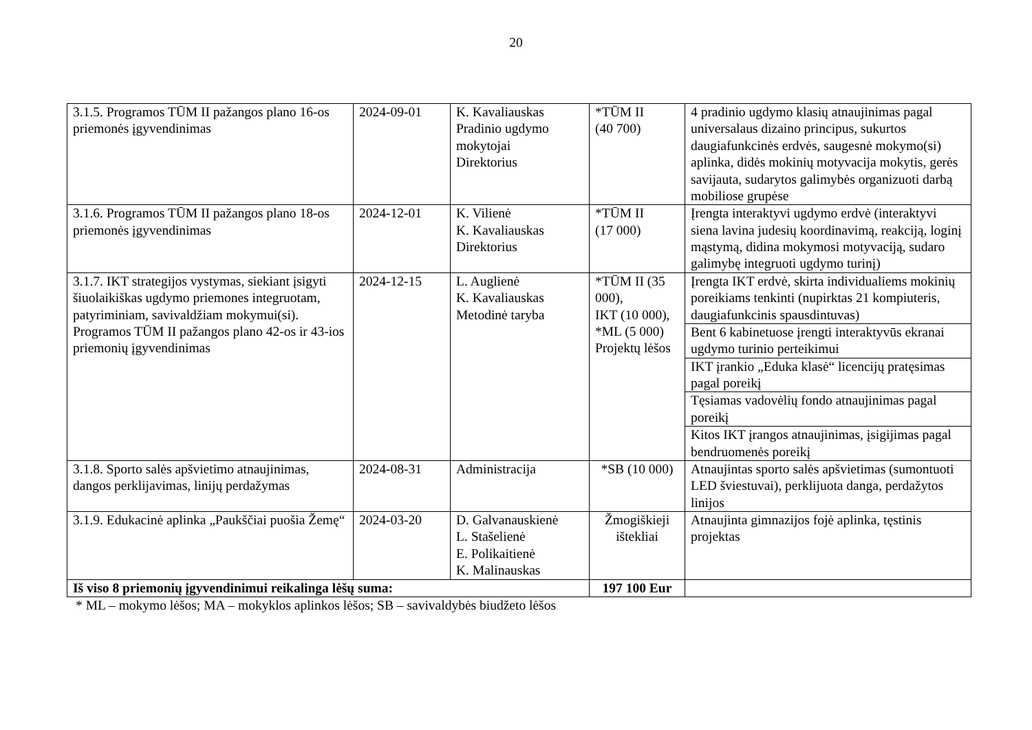20
| 3.1.5. Programos TŪM II pažangos plano 16-os priemonės įgyvendinimas | 2024-09-01 | K. Kavaliauskas Pradinio ugdymo mokytojai Direktorius | *TŪM II (40 700) | 4 pradinio ugdymo klasių atnaujinimas pagal universalaus dizaino principus, sukurtos daugiafunkcinės erdvės, saugesnė mokymo(si) aplinka, didės mokinių motyvacija mokytis, gerės savijauta, sudarytos galimybės organizuoti darbą mobiliose grupėse |
| 3.1.6. Programos TŪM II pažangos plano 18-os priemonės įgyvendinimas | 2024-12-01 | K. Vilienė K. Kavaliauskas Direktorius | *TŪM II (17 000) | Įrengta interaktyvi ugdymo erdvė (interaktyvi siena lavina judesių koordinavimą, reakciją, loginį mąstymą, didina mokymosi motyvaciją, sudaro galimybę integruoti ugdymo turinį) |
| 3.1.7. IKT strategijos vystymas, siekiant įsigyti šiuolaikiškas ugdymo priemones integruotam, patyriminiam, savivaldžiam mokymui(si). Programos TŪM II pažangos plano 42-os ir 43-ios priemonių įgyvendinimas | 2024-12-15 | L. Auglienė K. Kavaliauskas Metodinė taryba | *TŪM II (35 000), IKT (10 000), *ML (5 000) Projektų lėšos | Įrengta IKT erdvė, skirta individualiems mokinių poreikiams tenkinti (nupirktas 21 kompiuteris, daugiafunkcinis spausdintuvas) |
| | | | | Bent 6 kabinetuose įrengti interaktyvūs ekranai ugdymo turinio perteikimui |
| | | | | IKT įrankio „Eduka klasė“ licencijų pratęsimas pagal poreikį |
| | | | | Tęsiamas vadovėlių fondo atnaujinimas pagal poreikį |
| | | | | Kitos IKT įrangos atnaujinimas, įsigijimas pagal bendruomenės poreikį |
| 3.1.8. Sporto salės apšvietimo atnaujinimas, dangos perklijavimas, linijų perdažymas | 2024-08-31 | Administracija | *SB (10 000) | Atnaujintas sporto salės apšvietimas (sumontuoti LED šviestuvai), perklijuota danga, perdažytos linijos |
| 3.1.9. Edukacinė aplinka „Paukščiai puošia Žemę“ | 2024-03-20 | D. Galvanauskienė L. Stašelienė E. Polikaitienė K. Malinauskas | Žmogiškieji ištekliai | Atnaujinta gimnazijos fojė aplinka, tęstinis projektas |
| Iš viso 8 priemonių įgyvendinimui reikalinga lėšų suma: | | | 197 100 Eur | |
* ML – mokymo lėšos; MA – mokyklos aplinkos lėšos; SB – savivaldybės biudžeto lėšos